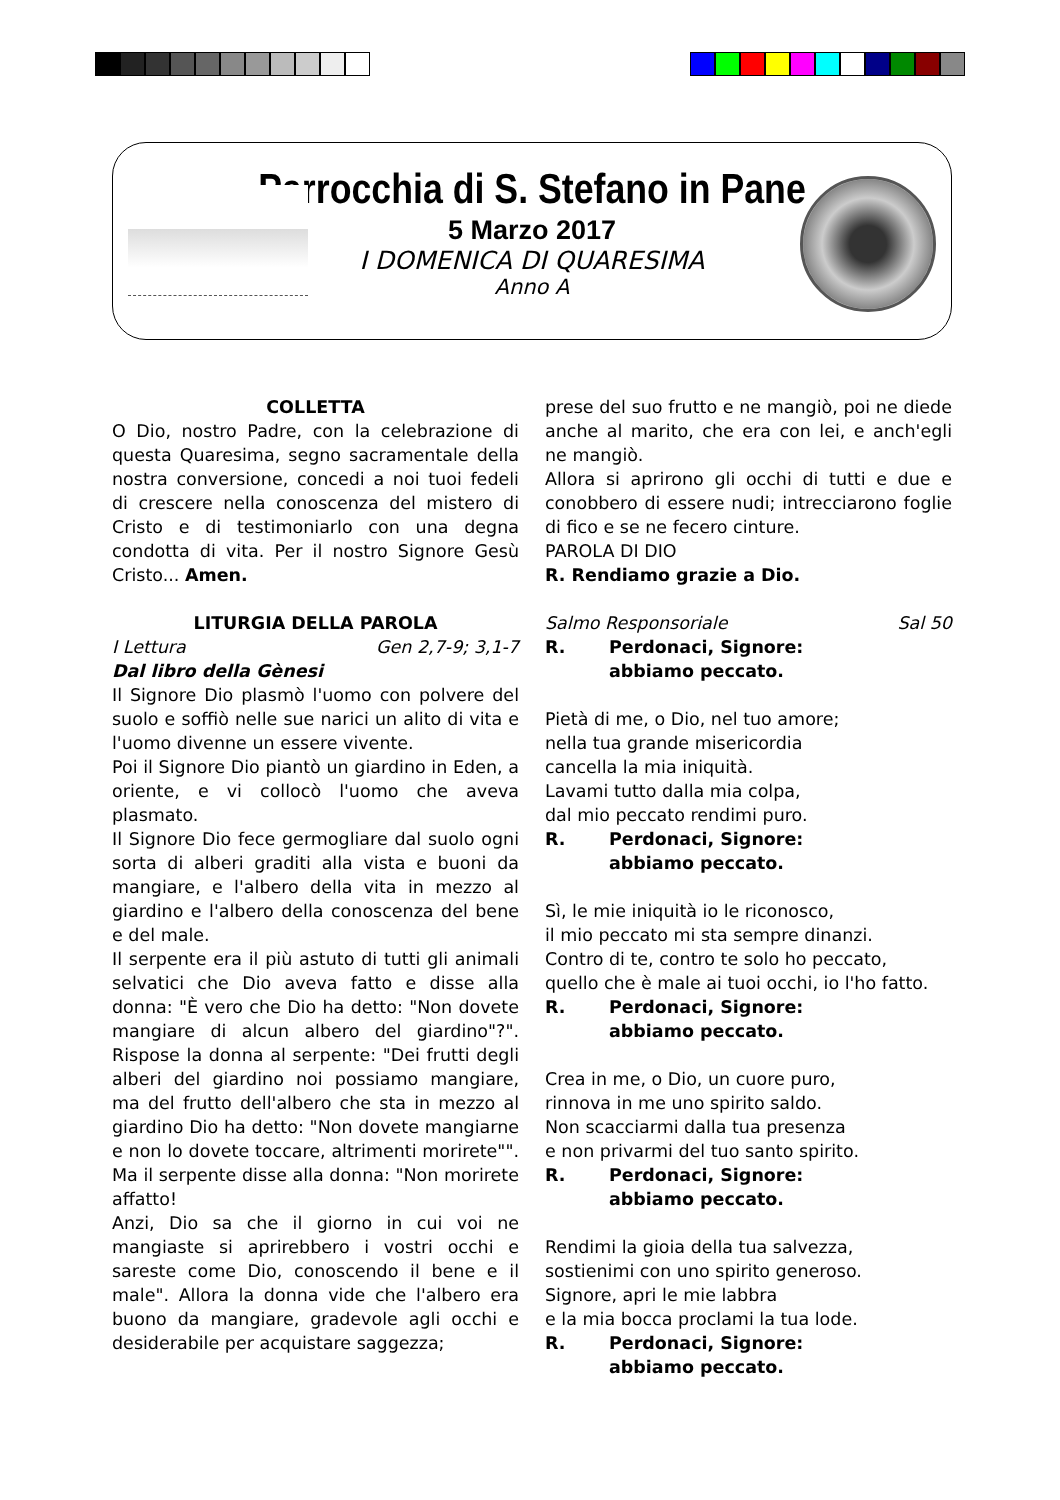Parrocchia di S. Stefano in Pane
5 Marzo 2017
I DOMENICA DI QUARESIMA
Anno A
COLLETTA
O Dio, nostro Padre, con la celebrazione di questa Quaresima, segno sacramentale della nostra conversione, concedi a noi tuoi fedeli di crescere nella conoscenza del mistero di Cristo e di testimoniarlo con una degna condotta di vita. Per il nostro Signore Gesù Cristo... Amen.
LITURGIA DELLA PAROLA
I Lettura Gen 2,7-9; 3,1-7
Dal libro della Gènesi
Il Signore Dio plasmò l'uomo con polvere del suolo e soffiò nelle sue narici un alito di vita e l'uomo divenne un essere vivente.
Poi il Signore Dio piantò un giardino in Eden, a oriente, e vi collocò l'uomo che aveva plasmato.
Il Signore Dio fece germogliare dal suolo ogni sorta di alberi graditi alla vista e buoni da mangiare, e l'albero della vita in mezzo al giardino e l'albero della conoscenza del bene e del male.
Il serpente era il più astuto di tutti gli animali selvatici che Dio aveva fatto e disse alla donna: "È vero che Dio ha detto: "Non dovete mangiare di alcun albero del giardino"?". Rispose la donna al serpente: "Dei frutti degli alberi del giardino noi possiamo mangiare, ma del frutto dell'albero che sta in mezzo al giardino Dio ha detto: "Non dovete mangiarne e non lo dovete toccare, altrimenti morirete"". Ma il serpente disse alla donna: "Non morirete affatto!
Anzi, Dio sa che il giorno in cui voi ne mangiaste si aprirebbero i vostri occhi e sareste come Dio, conoscendo il bene e il male". Allora la donna vide che l'albero era buono da mangiare, gradevole agli occhi e desiderabile per acquistare saggezza;
prese del suo frutto e ne mangiò, poi ne diede anche al marito, che era con lei, e anch'egli ne mangiò.
Allora si aprirono gli occhi di tutti e due e conobbero di essere nudi; intrecciarono foglie di fico e se ne fecero cinture.
PAROLA DI DIO
R. Rendiamo grazie a Dio.
Salmo Responsoriale Sal 50
R. Perdonaci, Signore:
abbiamo peccato.
Pietà di me, o Dio, nel tuo amore;
nella tua grande misericordia
cancella la mia iniquità.
Lavami tutto dalla mia colpa,
dal mio peccato rendimi puro.
R. Perdonaci, Signore:
abbiamo peccato.
Sì, le mie iniquità io le riconosco,
il mio peccato mi sta sempre dinanzi.
Contro di te, contro te solo ho peccato,
quello che è male ai tuoi occhi, io l'ho fatto.
R. Perdonaci, Signore:
abbiamo peccato.
Crea in me, o Dio, un cuore puro,
rinnova in me uno spirito saldo.
Non scacciarmi dalla tua presenza
e non privarmi del tuo santo spirito.
R. Perdonaci, Signore:
abbiamo peccato.
Rendimi la gioia della tua salvezza,
sostienimi con uno spirito generoso.
Signore, apri le mie labbra
e la mia bocca proclami la tua lode.
R. Perdonaci, Signore:
abbiamo peccato.